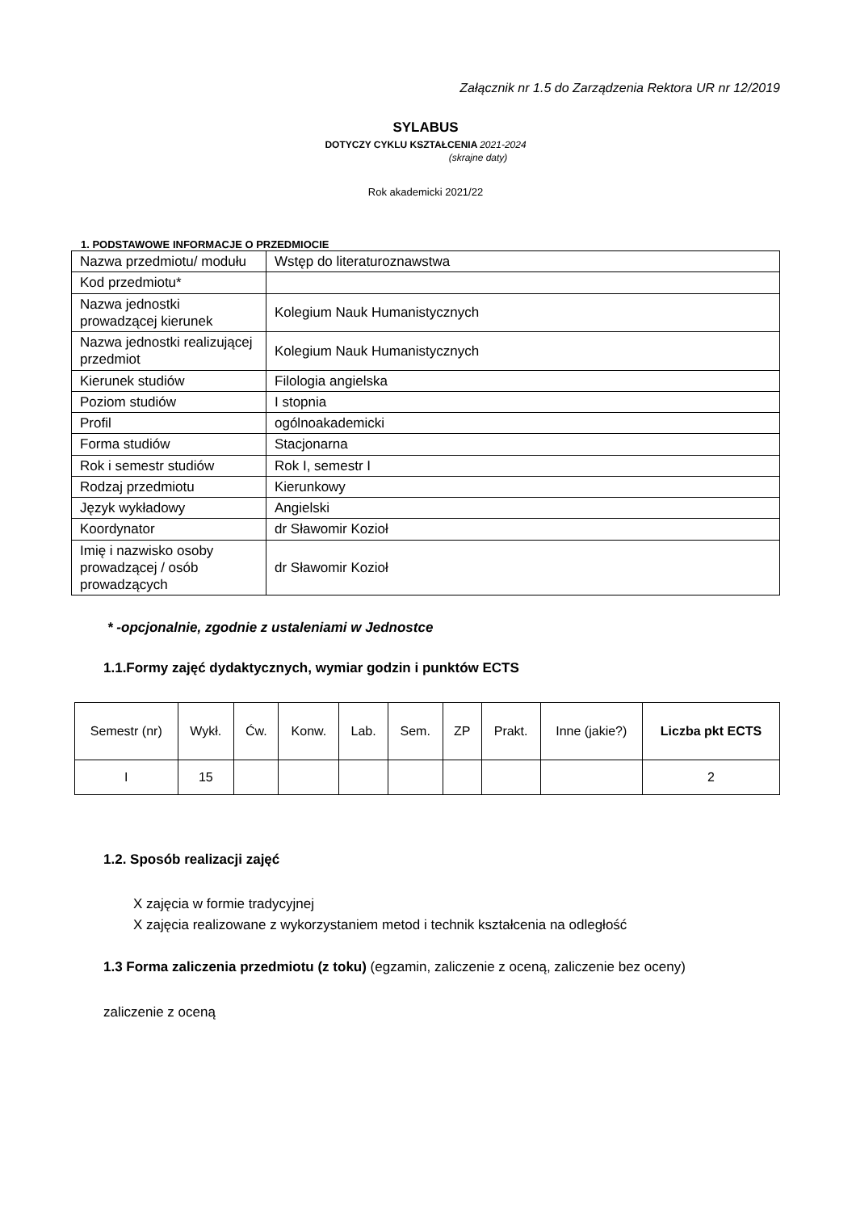Załącznik nr 1.5 do Zarządzenia Rektora UR nr 12/2019
SYLABUS
DOTYCZY CYKLU KSZTAŁCENIA 2021-2024
(skrajne daty)
Rok akademicki 2021/22
1. PODSTAWOWE INFORMACJE O PRZEDMIOCIE
| Nazwa przedmiotu/ modułu | Wstęp do literaturoznawstwa |
| Kod przedmiotu* | |
| Nazwa jednostki prowadzącej kierunek | Kolegium Nauk Humanistycznych |
| Nazwa jednostki realizującej przedmiot | Kolegium Nauk Humanistycznych |
| Kierunek studiów | Filologia angielska |
| Poziom studiów | I stopnia |
| Profil | ogólnoakademicki |
| Forma studiów | Stacjonarna |
| Rok i semestr studiów | Rok I, semestr I |
| Rodzaj przedmiotu | Kierunkowy |
| Język wykładowy | Angielski |
| Koordynator | dr Sławomir Kozioł |
| Imię i nazwisko osoby prowadzącej / osób prowadzących | dr Sławomir Kozioł |
* -opcjonalnie, zgodnie z ustaleniami w Jednostce
1.1.Formy zajęć dydaktycznych, wymiar godzin i punktów ECTS
| Semestr (nr) | Wykł. | Ćw. | Konw. | Lab. | Sem. | ZP | Prakt. | Inne (jakie?) | Liczba pkt ECTS |
| --- | --- | --- | --- | --- | --- | --- | --- | --- | --- |
| I | 15 | | | | | | | | 2 |
1.2. Sposób realizacji zajęć
X zajęcia w formie tradycyjnej
X zajęcia realizowane z wykorzystaniem metod i technik kształcenia na odległość
1.3 Forma zaliczenia przedmiotu (z toku) (egzamin, zaliczenie z oceną, zaliczenie bez oceny)
zaliczenie z oceną